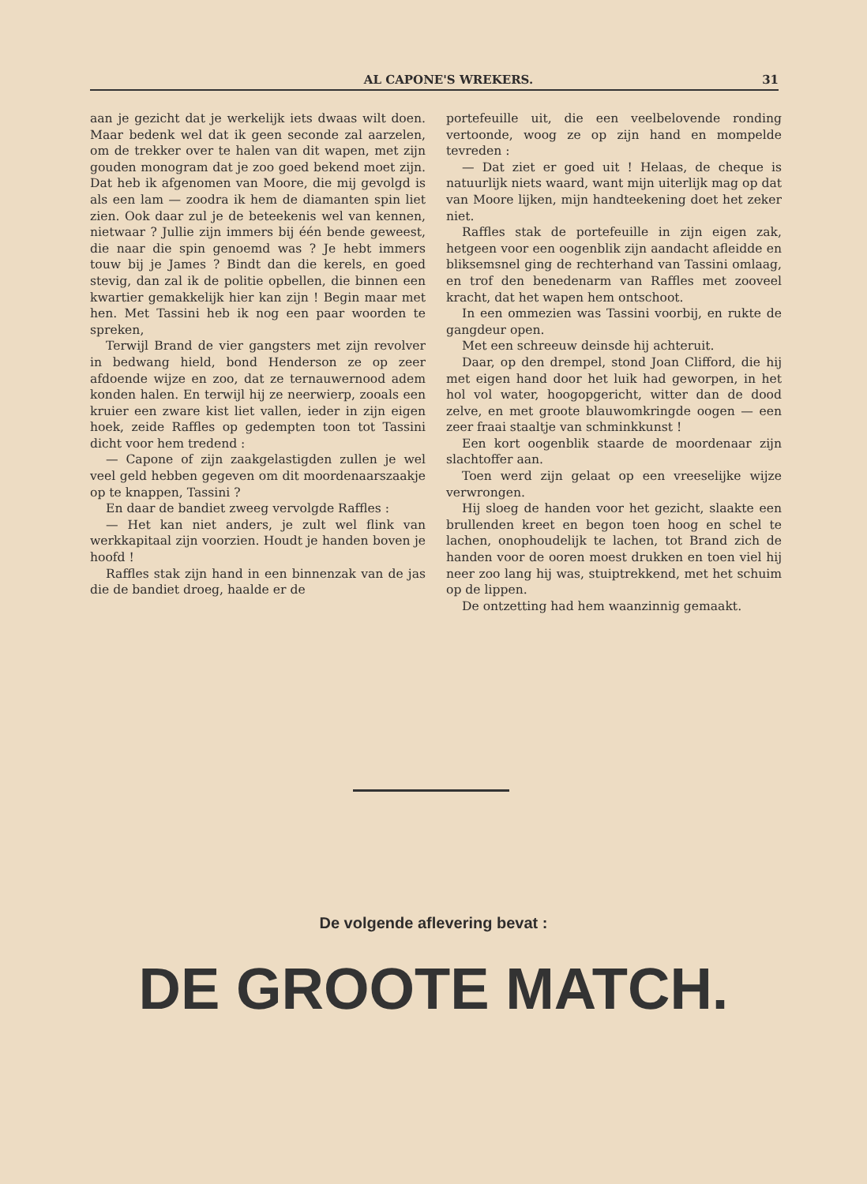AL CAPONE'S WREKERS. 31
aan je gezicht dat je werkelijk iets dwaas wilt doen. Maar bedenk wel dat ik geen seconde zal aarzelen, om de trekker over te halen van dit wapen, met zijn gouden monogram dat je zoo goed bekend moet zijn. Dat heb ik afgenomen van Moore, die mij gevolgd is als een lam — zoodra ik hem de diamanten spin liet zien. Ook daar zul je de beteekenis wel van kennen, nietwaar ? Jullie zijn immers bij één bende geweest, die naar die spin genoemd was ? Je hebt immers touw bij je James ? Bindt dan die kerels, en goed stevig, dan zal ik de politie opbellen, die binnen een kwartier gemakkelijk hier kan zijn ! Begin maar met hen. Met Tassini heb ik nog een paar woorden te spreken,
Terwijl Brand de vier gangsters met zijn revolver in bedwang hield, bond Henderson ze op zeer afdoende wijze en zoo, dat ze ternauwernood adem konden halen. En terwijl hij ze neerwierp, zooals een kruier een zware kist liet vallen, ieder in zijn eigen hoek, zeide Raffles op gedempten toon tot Tassini dicht voor hem tredend :
— Capone of zijn zaakgelastigden zullen je wel veel geld hebben gegeven om dit moordenaarszaakje op te knappen, Tassini ?
En daar de bandiet zweeg vervolgde Raffles :
— Het kan niet anders, je zult wel flink van werkkapitaal zijn voorzien. Houdt je handen boven je hoofd !
Raffles stak zijn hand in een binnenzak van de jas die de bandiet droeg, haalde er de
portefeuille uit, die een veelbelovende ronding vertoonde, woog ze op zijn hand en mompelde tevreden :
— Dat ziet er goed uit ! Helaas, de cheque is natuurlijk niets waard, want mijn uiterlijk mag op dat van Moore lijken, mijn handteekening doet het zeker niet.
Raffles stak de portefeuille in zijn eigen zak, hetgeen voor een oogenblik zijn aandacht afleidde en bliksemsnel ging de rechterhand van Tassini omlaag, en trof den benedenarm van Raffles met zooveel kracht, dat het wapen hem ontschoot.
In een ommezien was Tassini voorbij, en rukte de gangdeur open.
Met een schreeuw deinsde hij achteruit.
Daar, op den drempel, stond Joan Clifford, die hij met eigen hand door het luik had geworpen, in het hol vol water, hoogopgericht, witter dan de dood zelve, en met groote blauwomkringde oogen — een zeer fraai staaltje van schminkkunst !
Een kort oogenblik staarde de moordenaar zijn slachtoffer aan.
Toen werd zijn gelaat op een vreeselijke wijze verwrongen.
Hij sloeg de handen voor het gezicht, slaakte een brullenden kreet en begon toen hoog en schel te lachen, onophoudelijk te lachen, tot Brand zich de handen voor de ooren moest drukken en toen viel hij neer zoo lang hij was, stuiptrekkend, met het schuim op de lippen.
De ontzetting had hem waanzinnig gemaakt.
De volgende aflevering bevat :
DE GROOTE MATCH.